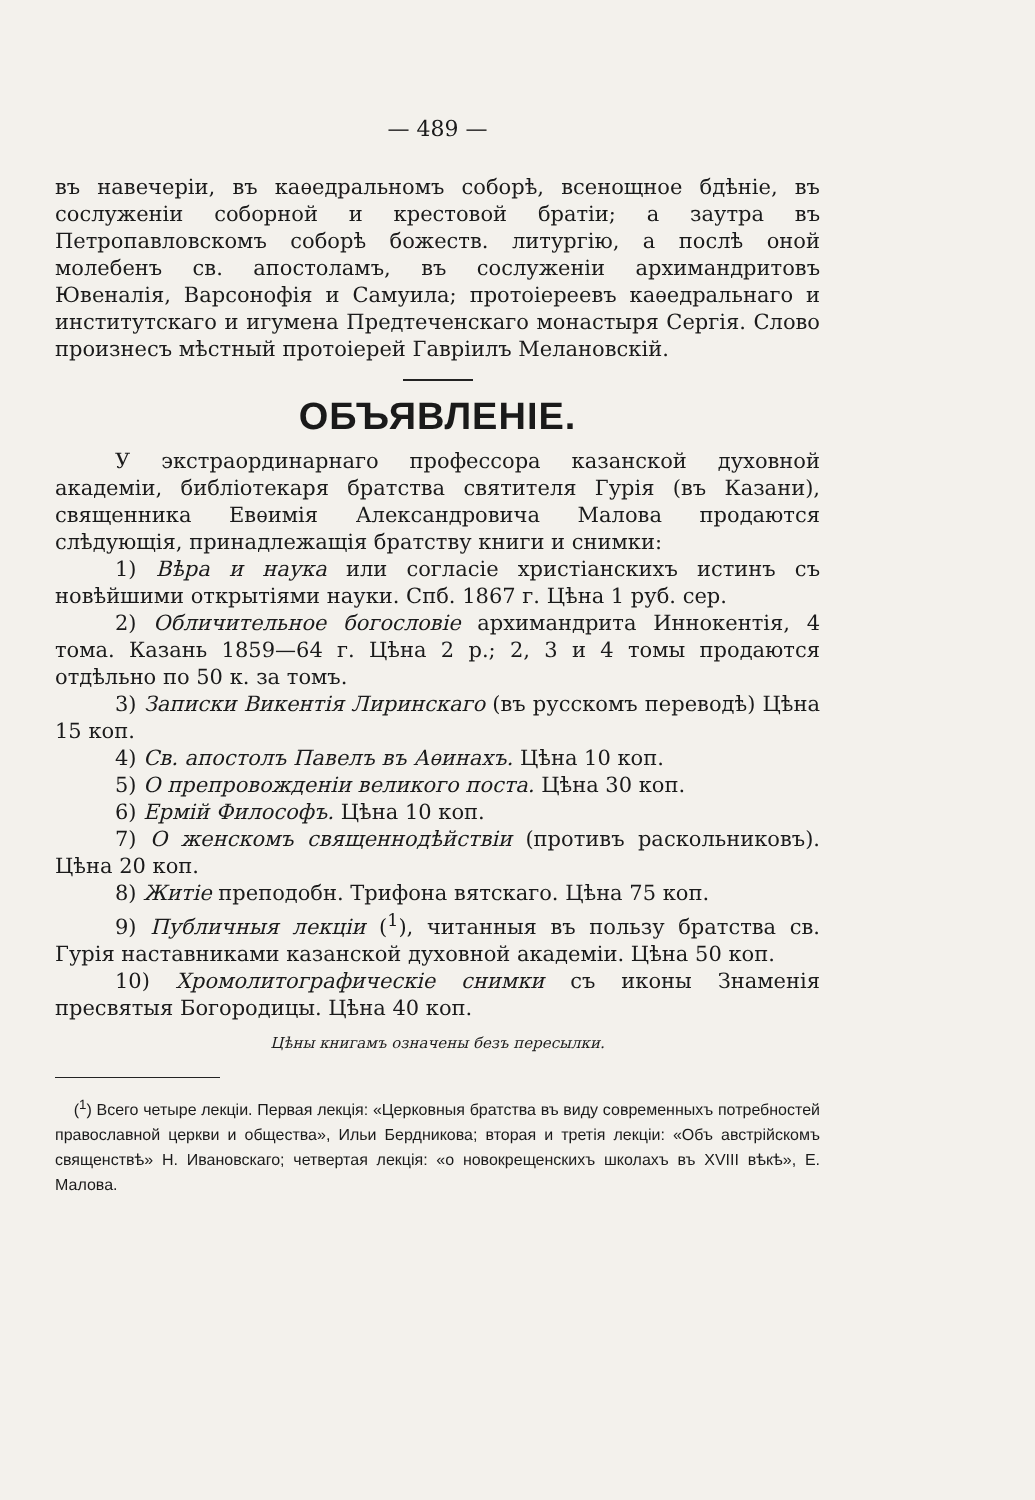— 489 —
въ навечеріи, въ каѳедральномъ соборѣ, всенощное бдѣніе, въ сослуженіи соборной и крестовой братіи; а заутра въ Петропавловскомъ соборѣ божеств. литургію, а послѣ оной молебенъ св. апостоламъ, въ сослуженіи архимандритовъ Ювеналія, Варсонофія и Самуила; протоіереевъ каѳедральнаго и институтскаго и игумена Предтеченскаго монастыря Сергія. Слово произнесъ мѣстный протоіерей Гавріилъ Мелановскій.
ОБЪЯВЛЕНІЕ.
У экстраординарнаго профессора казанской духовной академіи, библіотекаря братства святителя Гурія (въ Казани), священника Евѳимія Александровича Малова продаются слѣдующія, принадлежащія братству книги и снимки:
1) Вѣра и наука или согласіе христіанскихъ истинъ съ новѣйшими открытіями науки. Спб. 1867 г. Цѣна 1 руб. сер.
2) Обличительное богословіе архимандрита Иннокентія, 4 тома. Казань 1859—64 г. Цѣна 2 р.; 2, 3 и 4 томы продаются отдѣльно по 50 к. за томъ.
3) Записки Викентія Лиринскаго (въ русскомъ переводѣ) Цѣна 15 коп.
4) Св. апостолъ Павелъ въ Аѳинахъ. Цѣна 10 коп.
5) О препровожденіи великого поста. Цѣна 30 коп.
6) Ермій Философъ. Цѣна 10 коп.
7) О женскомъ священнодѣйствіи (противъ раскольниковъ). Цѣна 20 коп.
8) Житіе преподобн. Трифона вятскаго. Цѣна 75 коп.
9) Публичныя лекціи (<sup>1</sup>), читанныя въ пользу братства св. Гурія наставниками казанской духовной академіи. Цѣна 50 коп.
10) Хромолитографическіе снимки съ иконы Знаменія пресвятыя Богородицы. Цѣна 40 коп.
Цѣны книгамъ означены безъ пересылки.
(<sup>1</sup>) Всего четыре лекціи. Первая лекція: «Церковныя братства въ виду современныхъ потребностей православной церкви и общества», Ильи Бердникова; вторая и третія лекціи: «Объ австрійскомъ священствѣ» Н. Ивановскаго; четвертая лекція: «о новокрещенскихъ школахъ въ XVIII вѣкѣ», Е. Малова.